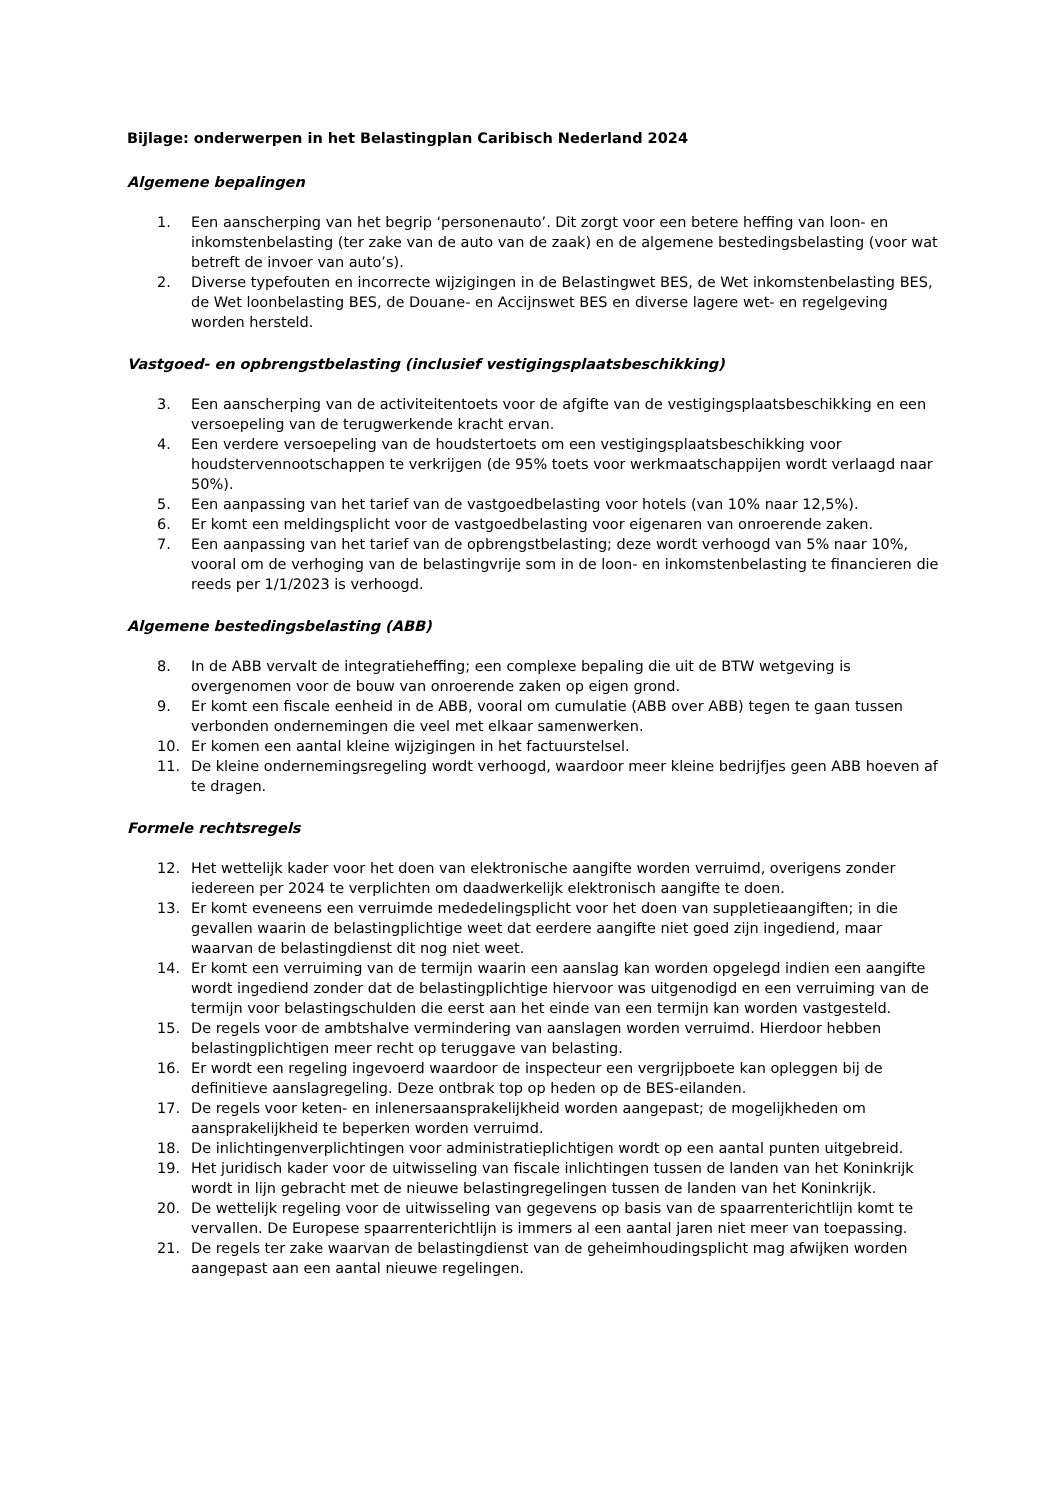Bijlage: onderwerpen in het Belastingplan Caribisch Nederland 2024
Algemene bepalingen
1. Een aanscherping van het begrip ‘personenauto’. Dit zorgt voor een betere heffing van loon- en inkomstenbelasting (ter zake van de auto van de zaak) en de algemene bestedingsbelasting (voor wat betreft de invoer van auto’s).
2. Diverse typefouten en incorrecte wijzigingen in de Belastingwet BES, de Wet inkomstenbelasting BES, de Wet loonbelasting BES, de Douane- en Accijnswet BES en diverse lagere wet- en regelgeving worden hersteld.
Vastgoed- en opbrengstbelasting (inclusief vestigingsplaatsbeschikking)
3. Een aanscherping van de activiteitentoets voor de afgifte van de vestigingsplaatsbeschikking en een versoepeling van de terugwerkende kracht ervan.
4. Een verdere versoepeling van de houdstertoets om een vestigingsplaatsbeschikking voor houdstervennootschappen te verkrijgen (de 95% toets voor werkmaatschappijen wordt verlaagd naar 50%).
5. Een aanpassing van het tarief van de vastgoedbelasting voor hotels (van 10% naar 12,5%).
6. Er komt een meldingsplicht voor de vastgoedbelasting voor eigenaren van onroerende zaken.
7. Een aanpassing van het tarief van de opbrengstbelasting; deze wordt verhoogd van 5% naar 10%, vooral om de verhoging van de belastingvrije som in de loon- en inkomstenbelasting te financieren die reeds per 1/1/2023 is verhoogd.
Algemene bestedingsbelasting (ABB)
8. In de ABB vervalt de integratieheffing; een complexe bepaling die uit de BTW wetgeving is overgenomen voor de bouw van onroerende zaken op eigen grond.
9. Er komt een fiscale eenheid in de ABB, vooral om cumulatie (ABB over ABB) tegen te gaan tussen verbonden ondernemingen die veel met elkaar samenwerken.
10. Er komen een aantal kleine wijzigingen in het factuurstelsel.
11. De kleine ondernemingsregeling wordt verhoogd, waardoor meer kleine bedrijfjes geen ABB hoeven af te dragen.
Formele rechtsregels
12. Het wettelijk kader voor het doen van elektronische aangifte worden verruimd, overigens zonder iedereen per 2024 te verplichten om daadwerkelijk elektronisch aangifte te doen.
13. Er komt eveneens een verruimde mededelingsplicht voor het doen van suppletieaangiften; in die gevallen waarin de belastingplichtige weet dat eerdere aangifte niet goed zijn ingediend, maar waarvan de belastingdienst dit nog niet weet.
14. Er komt een verruiming van de termijn waarin een aanslag kan worden opgelegd indien een aangifte wordt ingediend zonder dat de belastingplichtige hiervoor was uitgenodigd en een verruiming van de termijn voor belastingschulden die eerst aan het einde van een termijn kan worden vastgesteld.
15. De regels voor de ambtshalve vermindering van aanslagen worden verruimd. Hierdoor hebben belastingplichtigen meer recht op teruggave van belasting.
16. Er wordt een regeling ingevoerd waardoor de inspecteur een vergrijpboete kan opleggen bij de definitieve aanslagregeling. Deze ontbrak top op heden op de BES-eilanden.
17. De regels voor keten- en inlenersaansprakelijkheid worden aangepast; de mogelijkheden om aansprakelijkheid te beperken worden verruimd.
18. De inlichtingenverplichtingen voor administratieplichtigen wordt op een aantal punten uitgebreid.
19. Het juridisch kader voor de uitwisseling van fiscale inlichtingen tussen de landen van het Koninkrijk wordt in lijn gebracht met de nieuwe belastingregelingen tussen de landen van het Koninkrijk.
20. De wettelijk regeling voor de uitwisseling van gegevens op basis van de spaarrenterichtlijn komt te vervallen. De Europese spaarrenterichtlijn is immers al een aantal jaren niet meer van toepassing.
21. De regels ter zake waarvan de belastingdienst van de geheimhoudingsplicht mag afwijken worden aangepast aan een aantal nieuwe regelingen.